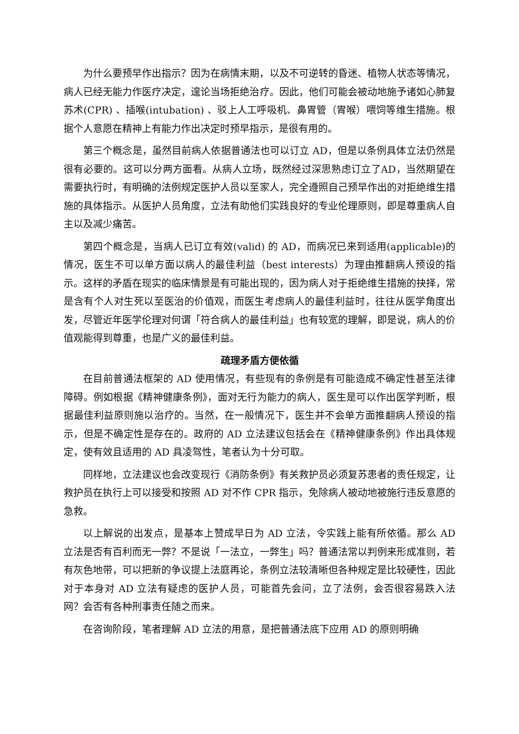为什么要预早作出指示？因为在病情末期，以及不可逆转的昏迷、植物人状态等情况，病人已经无能力作医疗决定，遑论当场拒绝治疗。因此，他们可能会被动地施予诸如心肺复苏术(CPR) 、插喉(intubation) 、驳上人工呼吸机、鼻胃管（胃喉）喂饲等维生措施。根据个人意愿在精神上有能力作出决定时预早指示，是很有用的。
第三个概念是，虽然目前病人依据普通法也可以订立 AD，但是以条例具体立法仍然是很有必要的。这可以分两方面看。从病人立场，既然经过深思熟虑订立了AD，当然期望在需要执行时，有明确的法例规定医护人员以至家人，完全遵照自己预早作出的对拒绝维生措施的具体指示。从医护人员角度，立法有助他们实践良好的专业伦理原则，即是尊重病人自主以及减少痛苦。
第四个概念是，当病人已订立有效(valid) 的 AD，而病况已来到适用(applicable)的情况，医生不可以单方面以病人的最佳利益（best interests）为理由推翻病人预设的指示。这样的矛盾在现实的临床情景是有可能出现的，因为病人对于拒绝维生措施的抉择，常是含有个人对生死以至医治的价值观，而医生考虑病人的最佳利益时，往往从医学角度出发，尽管近年医学伦理对何谓「符合病人的最佳利益」也有较宽的理解，即是说，病人的价值观能得到尊重，也是广义的最佳利益。
疏理矛盾方便依循
在目前普通法框架的 AD 使用情况，有些现有的条例是有可能造成不确定性甚至法律障碍。例如根据《精神健康条例》，面对无行为能力的病人，医生是可以作出医学判断，根据最佳利益原则施以治疗的。当然，在一般情况下，医生并不会单方面推翻病人预设的指示，但是不确定性是存在的。政府的 AD 立法建议包括会在《精神健康条例》作出具体规定，使有效且适用的 AD 具凌驾性，笔者认为十分可取。
同样地，立法建议也会改变现行《消防条例》有关救护员必须复苏患者的责任规定，让救护员在执行上可以接受和按照 AD 对不作 CPR 指示，免除病人被动地被施行违反意愿的急救。
以上解说的出发点，是基本上赞成早日为 AD 立法，令实践上能有所依循。那么 AD 立法是否有百利而无一弊？不是说「一法立，一弊生」吗？普通法常以判例来形成准则，若有灰色地带，可以把新的争议提上法庭再论，条例立法较清晰但各种规定是比较硬性，因此对于本身对 AD 立法有疑虑的医护人员，可能首先会问，立了法例，会否很容易跌入法网？会否有各种刑事责任随之而来。
在咨询阶段，笔者理解 AD 立法的用意，是把普通法底下应用 AD 的原则明确